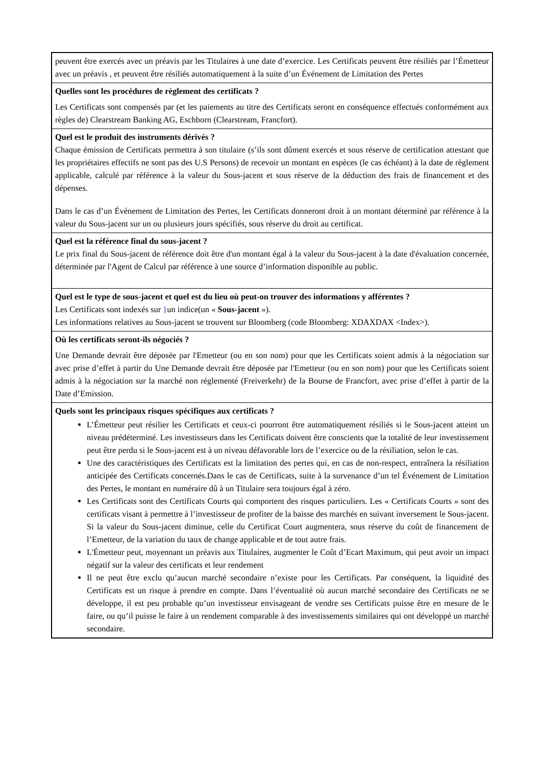| peuvent être exercés avec un préavis par les Titulaires à une date d’exercice. Les Certificats peuvent être résiliés par l’Émetteur avec un préavis , et peuvent être résiliés automatiquement à la suite d’un Événement de Limitation des Pertes |
| Quelles sont les procédures de règlement des certificats ? Les Certificats sont compensés par (et les paiements au titre des Certificats seront en conséquence effectués conformément aux règles de) Clearstream Banking AG, Eschborn (Clearstream, Francfort). |
| Quel est le produit des instruments dérivés ? Chaque émission de Certificats permettra à son titulaire (s’ils sont dûment exercés et sous réserve de certification attestant que les propriétaires effectifs ne sont pas des U.S Persons) de recevoir un montant en espèces (le cas échéant) à la date de règlement applicable, calculé par référence à la valeur du Sous-jacent et sous réserve de la déduction des frais de financement et des dépenses. Dans le cas d’un Événement de Limitation des Pertes, les Certificats donneront droit à un montant déterminé par référence à la valeur du Sous-jacent sur un ou plusieurs jours spécifiés, sous réserve du droit au certificat. |
| Quel est la référence final du sous-jacent ? Le prix final du Sous-jacent de référence doit être d'un montant égal à la valeur du Sous-jacent à la date d'évaluation concernée, déterminée par l'Agent de Calcul par référence à une source d’information disponible au public. |
| Quel est le type de sous-jacent et quel est du lieu où peut-on trouver des informations y afférentes ? Les Certificats sont indexés sur } un indice(un « Sous-jacent »). Les informations relatives au Sous-jacent se trouvent sur Bloomberg (code Bloomberg: XDAXDAX <Index>). |
| Où les certificats seront-ils négociés ? Une Demande devrait être déposée par l'Emetteur (ou en son nom) pour que les Certificats soient admis à la négociation sur avec prise d’effet à partir du Une Demande devrait être déposée par l'Emetteur (ou en son nom) pour que les Certificats soient admis à la négociation sur la marché non réglementé (Freiverkehr) de la Bourse de Francfort, avec prise d’effet à partir de la Date d’Emission. |
| Quels sont les principaux risques spécifiques aux certificats ? L’Émetteur peut résilier les Certificats et ceux-ci pourront être automatiquement résiliés si le Sous-jacent atteint un niveau prédéterminé. Les investisseurs dans les Certificats doivent être conscients que la totalité de leur investissement peut être perdu si le Sous-jacent est à un niveau défavorable lors de l’exercice ou de la résiliation, selon le cas. Une des caractéristiques des Certificats est la limitation des pertes qui, en cas de non-respect, entraînera la résiliation anticipée des Certificats concernés.Dans le cas de Certificats, suite à la survenance d’un tel Événement de Limitation des Pertes, le montant en numéraire dû à un Titulaire sera toujours égal à zéro. Les Certificats sont des Certificats Courts qui comportent des risques particuliers. Les « Certificats Courts » sont des certificats visant à permettre à l’investisseur de profiter de la baisse des marchés en suivant inversement le Sous-jacent. Si la valeur du Sous-jacent diminue, celle du Certificat Court augmentera, sous réserve du coût de financement de l’Emetteur, de la variation du taux de change applicable et de tout autre frais. L'Émetteur peut, moyennant un préavis aux Titulaires, augmenter le Coût d’Ecart Maximum, qui peut avoir un impact négatif sur la valeur des certificats et leur rendement Il ne peut être exclu qu’aucun marché secondaire n’existe pour les Certificats. Par conséquent, la liquidité des Certificats est un risque à prendre en compte. Dans l’éventualité où aucun marché secondaire des Certificats ne se développe, il est peu probable qu’un investisseur envisageant de vendre ses Certificats puisse être en mesure de le faire, ou qu’il puisse le faire à un rendement comparable à des investissements similaires qui ont développé un marché secondaire. |